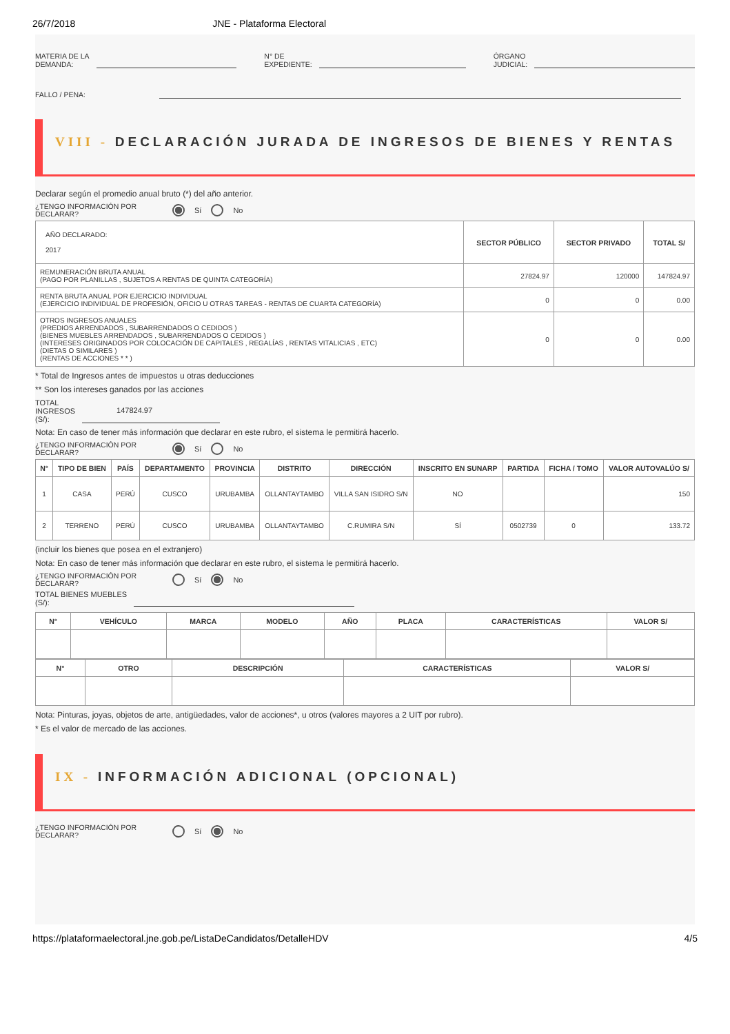26/7/2018 JNE - Plataforma Electoral
MATERIA DE LA
DEMANDA:
N° DE
EXPEDIENTE:
ÓRGANO
JUDICIAL:
FALLO / PENA:
VIII - DECLARACIÓN JURADA DE INGRESOS DE BIENES Y RENTAS
Declarar según el promedio anual bruto (*) del año anterior.
¿TENGO INFORMACIÓN POR DECLARAR? Sí No
| AÑO DECLARADO: 2017 | SECTOR PÚBLICO | SECTOR PRIVADO | TOTAL S/ |
| REMUNERACIÓN BRUTA ANUAL (PAGO POR PLANILLAS , SUJETOS A RENTAS DE QUINTA CATEGORÍA) | 27824.97 | 120000 | 147824.97 |
| RENTA BRUTA ANUAL POR EJERCICIO INDIVIDUAL (EJERCICIO INDIVIDUAL DE PROFESIÓN, OFICIO U OTRAS TAREAS - RENTAS DE CUARTA CATEGORÍA) | 0 | 0 | 0.00 |
| OTROS INGRESOS ANUALES (PREDIOS ARRENDADOS , SUBARRENDADOS O CEDIDOS ) (BIENES MUEBLES ARRENDADOS , SUBARRENDADOS O CEDIDOS ) (INTERESES ORIGINADOS POR COLOCACIÓN DE CAPITALES , REGALÍAS , RENTAS VITALICIAS , ETC) (DIETAS O SIMILARES ) (RENTAS DE ACCIONES * * ) | 0 | 0 | 0.00 |
* Total de Ingresos antes de impuestos u otras deducciones
** Son los intereses ganados por las acciones
TOTAL
INGRESOS
(S/): 147824.97
Nota: En caso de tener más información que declarar en este rubro, el sistema le permitirá hacerlo.
¿TENGO INFORMACIÓN POR DECLARAR? Sí No
| N° | TIPO DE BIEN | PAÍS | DEPARTAMENTO | PROVINCIA | DISTRITO | DIRECCIÓN | INSCRITO EN SUNARP | PARTIDA | FICHA / TOMO | VALOR AUTOVALÚO S/ |
| --- | --- | --- | --- | --- | --- | --- | --- | --- | --- | --- |
| 1 | CASA | PERÚ | CUSCO | URUBAMBA | OLLANTAYTAMBO | VILLA SAN ISIDRO S/N | NO | | | 150 |
| 2 | TERRENO | PERÚ | CUSCO | URUBAMBA | OLLANTAYTAMBO | C.RUMIRA S/N | SÍ | 0502739 | 0 | 133.72 |
(incluir los bienes que posea en el extranjero)
Nota: En caso de tener más información que declarar en este rubro, el sistema le permitirá hacerlo.
¿TENGO INFORMACIÓN POR DECLARAR? Sí No
TOTAL BIENES MUEBLES
(S/):
| N° | VEHÍCULO | MARCA | MODELO | AÑO | PLACA | CARACTERÍSTICAS | VALOR S/ |
| --- | --- | --- | --- | --- | --- | --- | --- |
| N° | OTRO | DESCRIPCIÓN | CARACTERÍSTICAS | VALOR S/ |
| --- | --- | --- | --- | --- |
Nota: Pinturas, joyas, objetos de arte, antigüedades, valor de acciones*, u otros (valores mayores a 2 UIT por rubro).
* Es el valor de mercado de las acciones.
IX - INFORMACIÓN ADICIONAL (OPCIONAL)
¿TENGO INFORMACIÓN POR DECLARAR? Sí No
https://plataformaelectoral.jne.gob.pe/ListaDeCandidatos/DetalleHDV 4/5